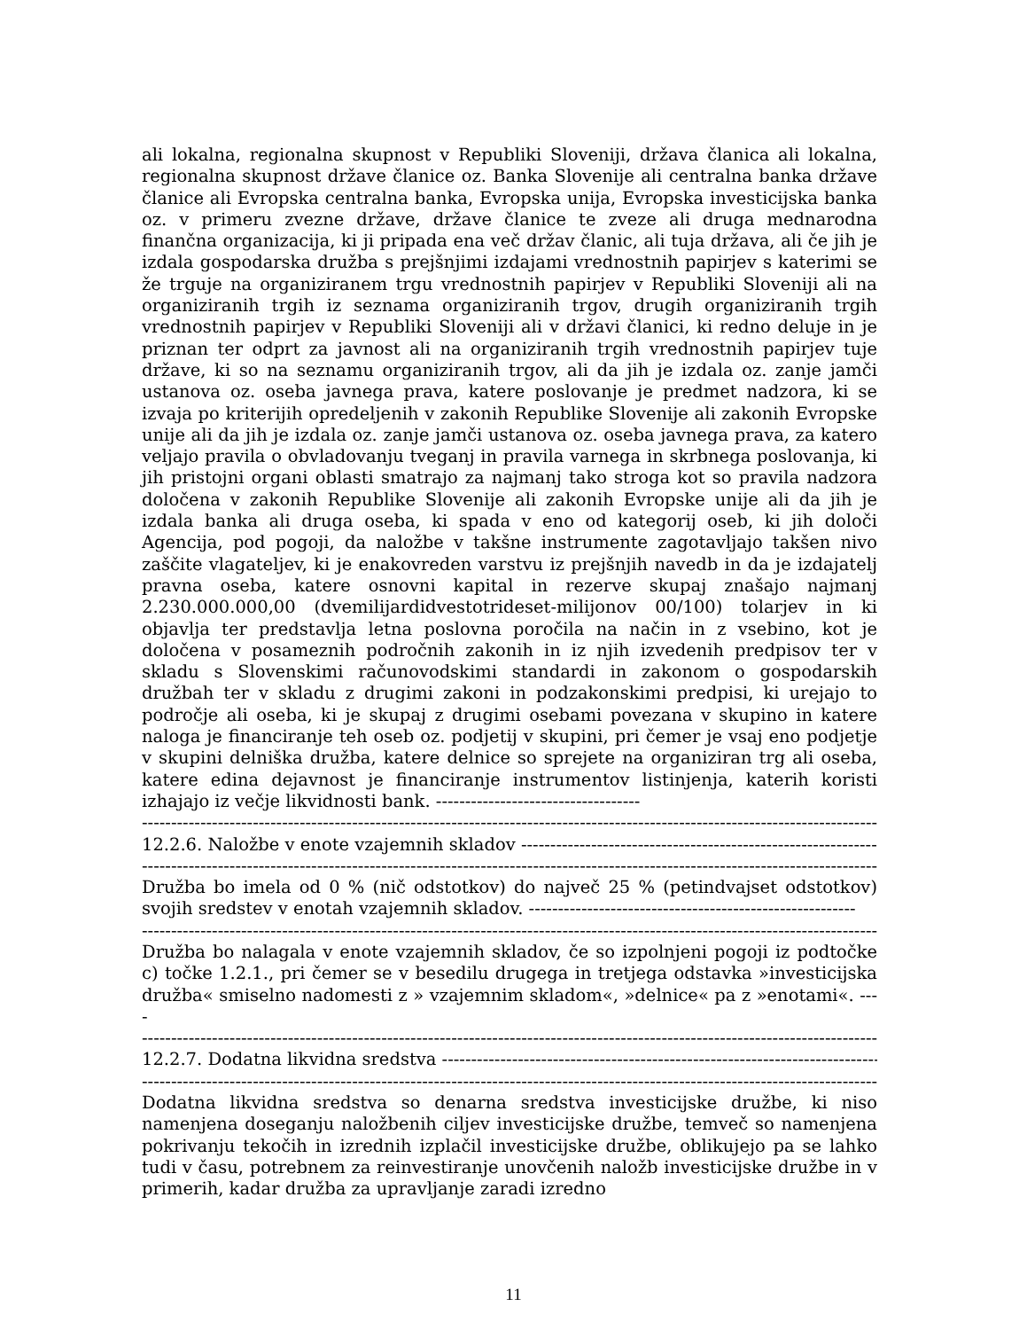ali lokalna, regionalna skupnost v Republiki Sloveniji, država članica ali lokalna, regionalna skupnost države članice oz. Banka Slovenije ali centralna banka države članice ali Evropska centralna banka, Evropska unija, Evropska investicijska banka oz. v primeru zvezne države, države članice te zveze ali druga mednarodna finančna organizacija, ki ji pripada ena več držav članic, ali tuja država, ali če jih je izdala gospodarska družba s prejšnjimi izdajami vrednostnih papirjev s katerimi se že trguje na organiziranem trgu vrednostnih papirjev v Republiki Sloveniji ali na organiziranih trgih iz seznama organiziranih trgov, drugih organiziranih trgih vrednostnih papirjev v Republiki Sloveniji ali v državi članici, ki redno deluje in je priznan ter odprt za javnost ali na organiziranih trgih vrednostnih papirjev tuje države, ki so na seznamu organiziranih trgov, ali da jih je izdala oz. zanje jamči ustanova oz. oseba javnega prava, katere poslovanje je predmet nadzora, ki se izvaja po kriterijih opredeljenih v zakonih Republike Slovenije ali zakonih Evropske unije ali da jih je izdala oz. zanje jamči ustanova oz. oseba javnega prava, za katero veljajo pravila o obvladovanju tveganj in pravila varnega in skrbnega poslovanja, ki jih pristojni organi oblasti smatrajo za najmanj tako stroga kot so pravila nadzora določena v zakonih Republike Slovenije ali zakonih Evropske unije ali da jih je izdala banka ali druga oseba, ki spada v eno od kategorij oseb, ki jih določi Agencija, pod pogoji, da naložbe v takšne instrumente zagotavljajo takšen nivo zaščite vlagateljev, ki je enakovreden varstvu iz prejšnjih navedb in da je izdajatelj pravna oseba, katere osnovni kapital in rezerve skupaj znašajo najmanj 2.230.000.000,00 (dvemilijardidvestotrideset-milijonov 00/100) tolarjev in ki objavlja ter predstavlja letna poslovna poročila na način in z vsebino, kot je določena v posameznih področnih zakonih in iz njih izvedenih predpisov ter v skladu s Slovenskimi računovodskimi standardi in zakonom o gospodarskih družbah ter v skladu z drugimi zakoni in podzakonskimi predpisi, ki urejajo to področje ali oseba, ki je skupaj z drugimi osebami povezana v skupino in katere naloga je financiranje teh oseb oz. podjetij v skupini, pri čemer je vsaj eno podjetje v skupini delniška družba, katere delnice so sprejete na organiziran trg ali oseba, katere edina dejavnost je financiranje instrumentov listinjenja, katerih koristi izhajajo iz večje likvidnosti bank. -----------------------------------
--------------------------------------------------------------------------------------------------------------------------------------------
12.2.6. Naložbe v enote vzajemnih skladov ------------------------------------------------------------------
--------------------------------------------------------------------------------------------------------------------------------------------
Družba bo imela od 0 % (nič odstotkov) do največ 25 % (petindvajset odstotkov) svojih sredstev v enotah vzajemnih skladov. --------------------------------------------------------
--------------------------------------------------------------------------------------------------------------------------------------------
Družba bo nalagala v enote vzajemnih skladov, če so izpolnjeni pogoji iz podtočke c) točke 1.2.1., pri čemer se v besedilu drugega in tretjega odstavka »investicijska družba« smiselno nadomesti z » vzajemnim skladom«, »delnice« pa z »enotami«. ----
--------------------------------------------------------------------------------------------------------------------------------------------
12.2.7. Dodatna likvidna sredstva ---------------------------------------------------------------------------------
--------------------------------------------------------------------------------------------------------------------------------------------
Dodatna likvidna sredstva so denarna sredstva investicijske družbe, ki niso namenjena doseganju naložbenih ciljev investicijske družbe, temveč so namenjena pokrivanju tekočih in izrednih izplačil investicijske družbe, oblikujejo pa se lahko tudi v času, potrebnem za reinvestiranje unovčenih naložb investicijske družbe in v primerih, kadar družba za upravljanje zaradi izredno
11